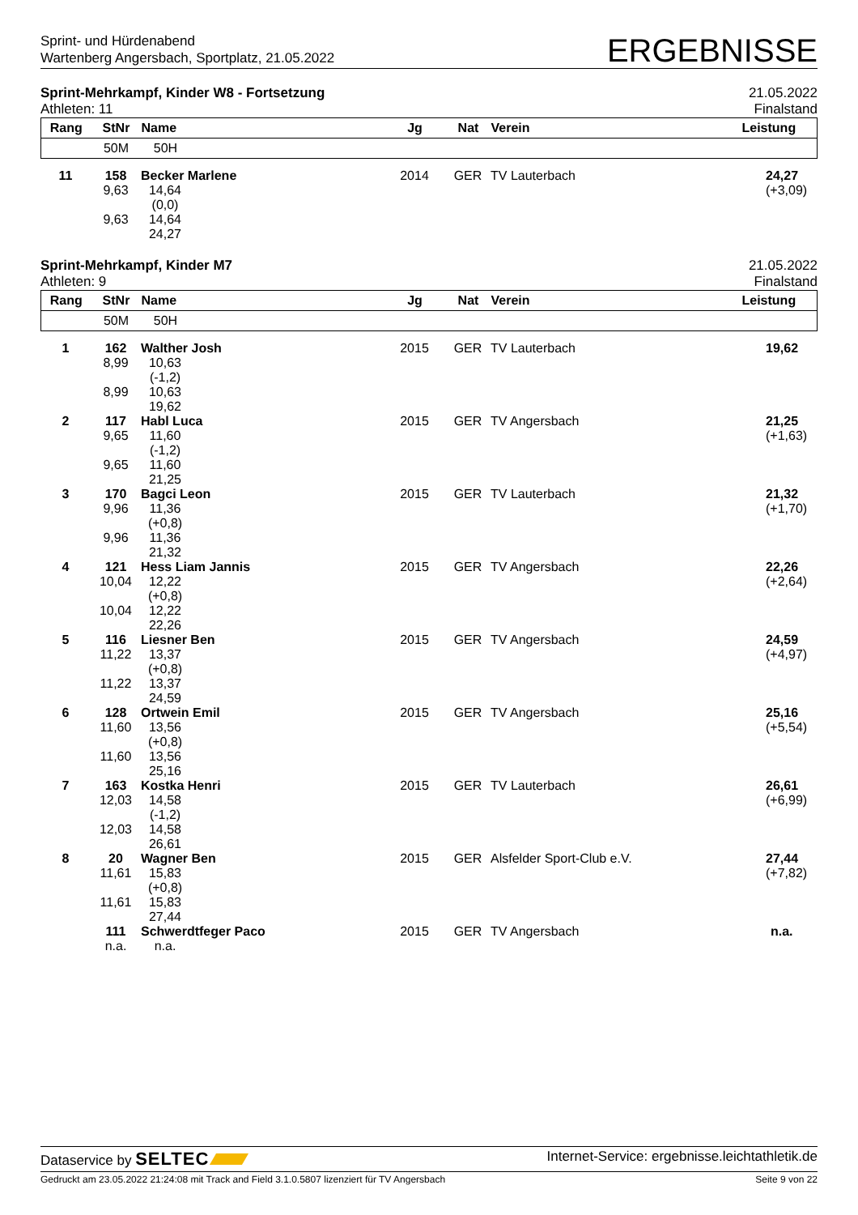Sprint- und Hürdenabend
Wartenberg Angersbach, Sportplatz, 21.05.2022
ERGEBNISSE
Sprint-Mehrkampf, Kinder W8 - Fortsetzung
Athleten: 11
21.05.2022
Finalstand
| Rang | StNr | Name | | Jg | Nat | Verein | Leistung |
| --- | --- | --- | --- | --- | --- | --- | --- |
| | 50M | 50H | | | | | |
| 11 | 158 | Becker Marlene | | 2014 | GER | TV Lauterbach | 24,27 |
| | 9,63 | 14,64 | | | | | (+3,09) |
| | | (0,0) | | | | | |
| | 9,63 | 14,64 | | | | | |
| | | 24,27 | | | | | |
Sprint-Mehrkampf, Kinder M7
Athleten: 9
21.05.2022
Finalstand
| Rang | StNr | Name | | Jg | Nat | Verein | Leistung |
| --- | --- | --- | --- | --- | --- | --- | --- |
| | 50M | 50H | | | | | |
| 1 | 162 | Walther Josh | | 2015 | GER | TV Lauterbach | 19,62 |
| | 8,99 | 10,63 | | | | | |
| | | (-1,2) | | | | | |
| | 8,99 | 10,63 | | | | | |
| | | 19,62 | | | | | |
| 2 | 117 | Habl Luca | | 2015 | GER | TV Angersbach | 21,25 |
| | 9,65 | 11,60 | | | | | (+1,63) |
| | | (-1,2) | | | | | |
| | 9,65 | 11,60 | | | | | |
| | | 21,25 | | | | | |
| 3 | 170 | Bagci Leon | | 2015 | GER | TV Lauterbach | 21,32 |
| | 9,96 | 11,36 | | | | | (+1,70) |
| | | (+0,8) | | | | | |
| | 9,96 | 11,36 | | | | | |
| | | 21,32 | | | | | |
| 4 | 121 | Hess Liam Jannis | | 2015 | GER | TV Angersbach | 22,26 |
| | 10,04 | 12,22 | | | | | (+2,64) |
| | | (+0,8) | | | | | |
| | 10,04 | 12,22 | | | | | |
| | | 22,26 | | | | | |
| 5 | 116 | Liesner Ben | | 2015 | GER | TV Angersbach | 24,59 |
| | 11,22 | 13,37 | | | | | (+4,97) |
| | | (+0,8) | | | | | |
| | 11,22 | 13,37 | | | | | |
| | | 24,59 | | | | | |
| 6 | 128 | Ortwein Emil | | 2015 | GER | TV Angersbach | 25,16 |
| | 11,60 | 13,56 | | | | | (+5,54) |
| | | (+0,8) | | | | | |
| | 11,60 | 13,56 | | | | | |
| | | 25,16 | | | | | |
| 7 | 163 | Kostka Henri | | 2015 | GER | TV Lauterbach | 26,61 |
| | 12,03 | 14,58 | | | | | (+6,99) |
| | | (-1,2) | | | | | |
| | 12,03 | 14,58 | | | | | |
| | | 26,61 | | | | | |
| 8 | 20 | Wagner Ben | | 2015 | GER | Alsfelder Sport-Club e.V. | 27,44 |
| | 11,61 | 15,83 | | | | | (+7,82) |
| | | (+0,8) | | | | | |
| | 11,61 | 15,83 | | | | | |
| | | 27,44 | | | | | |
| | 111 | Schwerdtfeger Paco | | 2015 | GER | TV Angersbach | n.a. |
| | n.a. | n.a. | | | | | |
Dataservice by SELTEC
Internet-Service: ergebnisse.leichtathletik.de
Gedruckt am 23.05.2022 21:24:08 mit Track and Field 3.1.0.5807 lizenziert für TV Angersbach
Seite 9 von 22